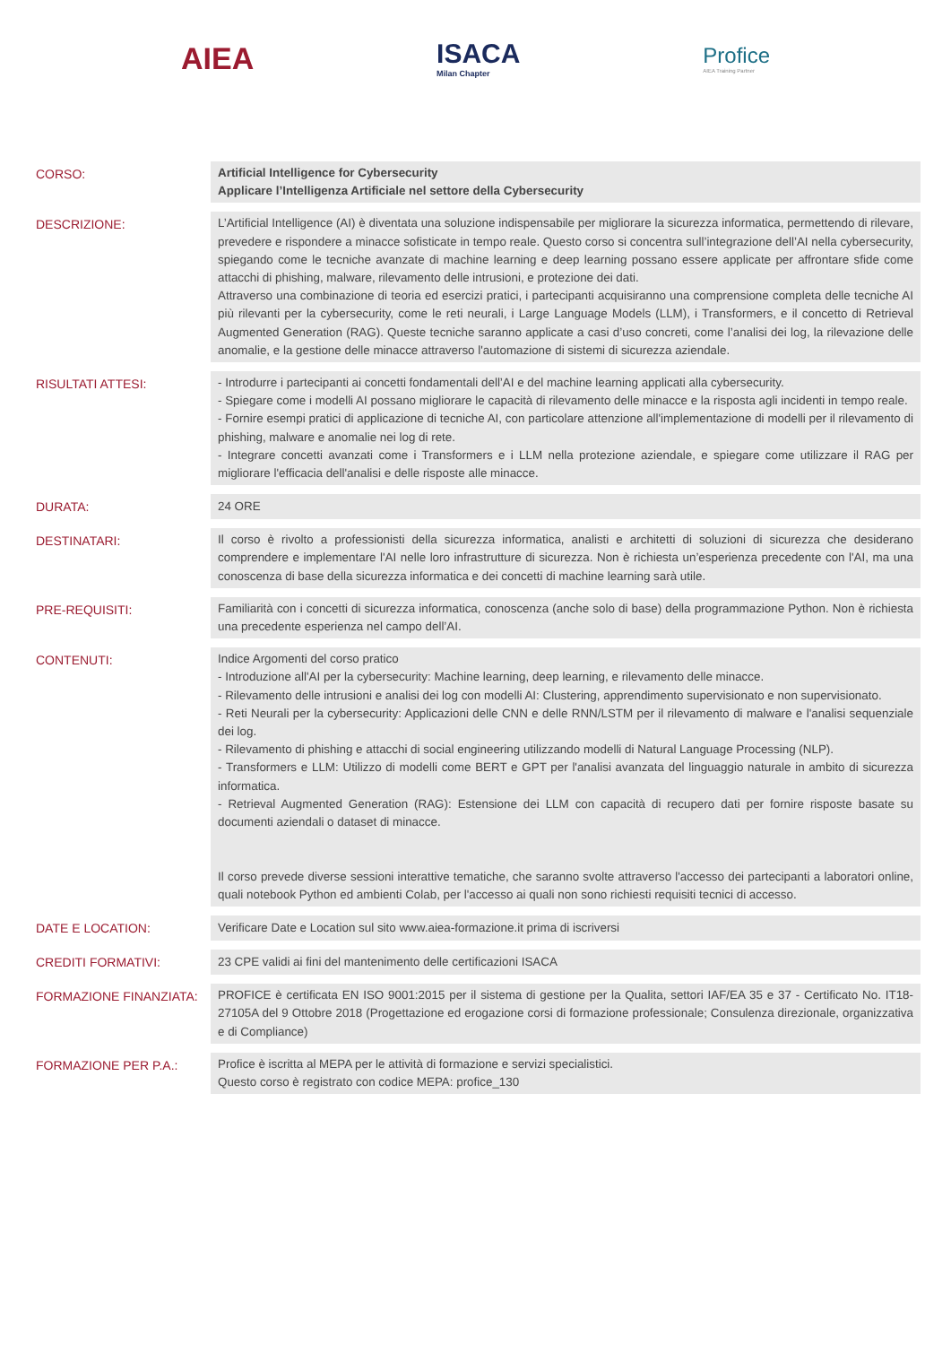AIEA ISACA
Milan Chapter
Profice
AIEA Training Partner
| CORSO: | Artificial Intelligence for Cybersecurity Applicare l’Intelligenza Artificiale nel settore della Cybersecurity |
| DESCRIZIONE: | L’Artificial Intelligence (AI) è diventata una soluzione indispensabile per migliorare la sicurezza informatica, permettendo di rilevare, prevedere e rispondere a minacce sofisticate in tempo reale. Questo corso si concentra sull’integrazione dell’AI nella cybersecurity, spiegando come le tecniche avanzate di machine learning e deep learning possano essere applicate per affrontare sfide come attacchi di phishing, malware, rilevamento delle intrusioni, e protezione dei dati. Attraverso una combinazione di teoria ed esercizi pratici, i partecipanti acquisiranno una comprensione completa delle tecniche AI più rilevanti per la cybersecurity, come le reti neurali, i Large Language Models (LLM), i Transformers, e il concetto di Retrieval Augmented Generation (RAG). Queste tecniche saranno applicate a casi d’uso concreti, come l’analisi dei log, la rilevazione delle anomalie, e la gestione delle minacce attraverso l'automazione di sistemi di sicurezza aziendale. |
| RISULTATI ATTESI: | - Introdurre i partecipanti ai concetti fondamentali dell’AI e del machine learning applicati alla cybersecurity. - Spiegare come i modelli AI possano migliorare le capacità di rilevamento delle minacce e la risposta agli incidenti in tempo reale. - Fornire esempi pratici di applicazione di tecniche AI, con particolare attenzione all'implementazione di modelli per il rilevamento di phishing, malware e anomalie nei log di rete. - Integrare concetti avanzati come i Transformers e i LLM nella protezione aziendale, e spiegare come utilizzare il RAG per migliorare l'efficacia dell'analisi e delle risposte alle minacce. |
| DURATA: | 24 ORE |
| DESTINATARI: | Il corso è rivolto a professionisti della sicurezza informatica, analisti e architetti di soluzioni di sicurezza che desiderano comprendere e implementare l'AI nelle loro infrastrutture di sicurezza. Non è richiesta un’esperienza precedente con l'AI, ma una conoscenza di base della sicurezza informatica e dei concetti di machine learning sarà utile. |
| PRE-REQUISITI: | Familiarità con i concetti di sicurezza informatica, conoscenza (anche solo di base) della programmazione Python. Non è richiesta una precedente esperienza nel campo dell’AI. |
| CONTENUTI: | Indice Argomenti del corso pratico - Introduzione all'AI per la cybersecurity: Machine learning, deep learning, e rilevamento delle minacce. - Rilevamento delle intrusioni e analisi dei log con modelli AI: Clustering, apprendimento supervisionato e non supervisionato. - Reti Neurali per la cybersecurity: Applicazioni delle CNN e delle RNN/LSTM per il rilevamento di malware e l'analisi sequenziale dei log. - Rilevamento di phishing e attacchi di social engineering utilizzando modelli di Natural Language Processing (NLP). - Transformers e LLM: Utilizzo di modelli come BERT e GPT per l'analisi avanzata del linguaggio naturale in ambito di sicurezza informatica. - Retrieval Augmented Generation (RAG): Estensione dei LLM con capacità di recupero dati per fornire risposte basate su documenti aziendali o dataset di minacce. Il corso prevede diverse sessioni interattive tematiche, che saranno svolte attraverso l'accesso dei partecipanti a laboratori online, quali notebook Python ed ambienti Colab, per l'accesso ai quali non sono richiesti requisiti tecnici di accesso. |
| DATE E LOCATION: | Verificare Date e Location sul sito www.aiea-formazione.it prima di iscriversi |
| CREDITI FORMATIVI: | 23 CPE validi ai fini del mantenimento delle certificazioni ISACA |
| FORMAZIONE FINANZIATA: | PROFICE è certificata EN ISO 9001:2015 per il sistema di gestione per la Qualita, settori IAF/EA 35 e 37 - Certificato No. IT18-27105A del 9 Ottobre 2018 (Progettazione ed erogazione corsi di formazione professionale; Consulenza direzionale, organizzativa e di Compliance) |
| FORMAZIONE PER P.A.: | Profice è iscritta al MEPA per le attività di formazione e servizi specialistici. Questo corso è registrato con codice MEPA: profice_130 |